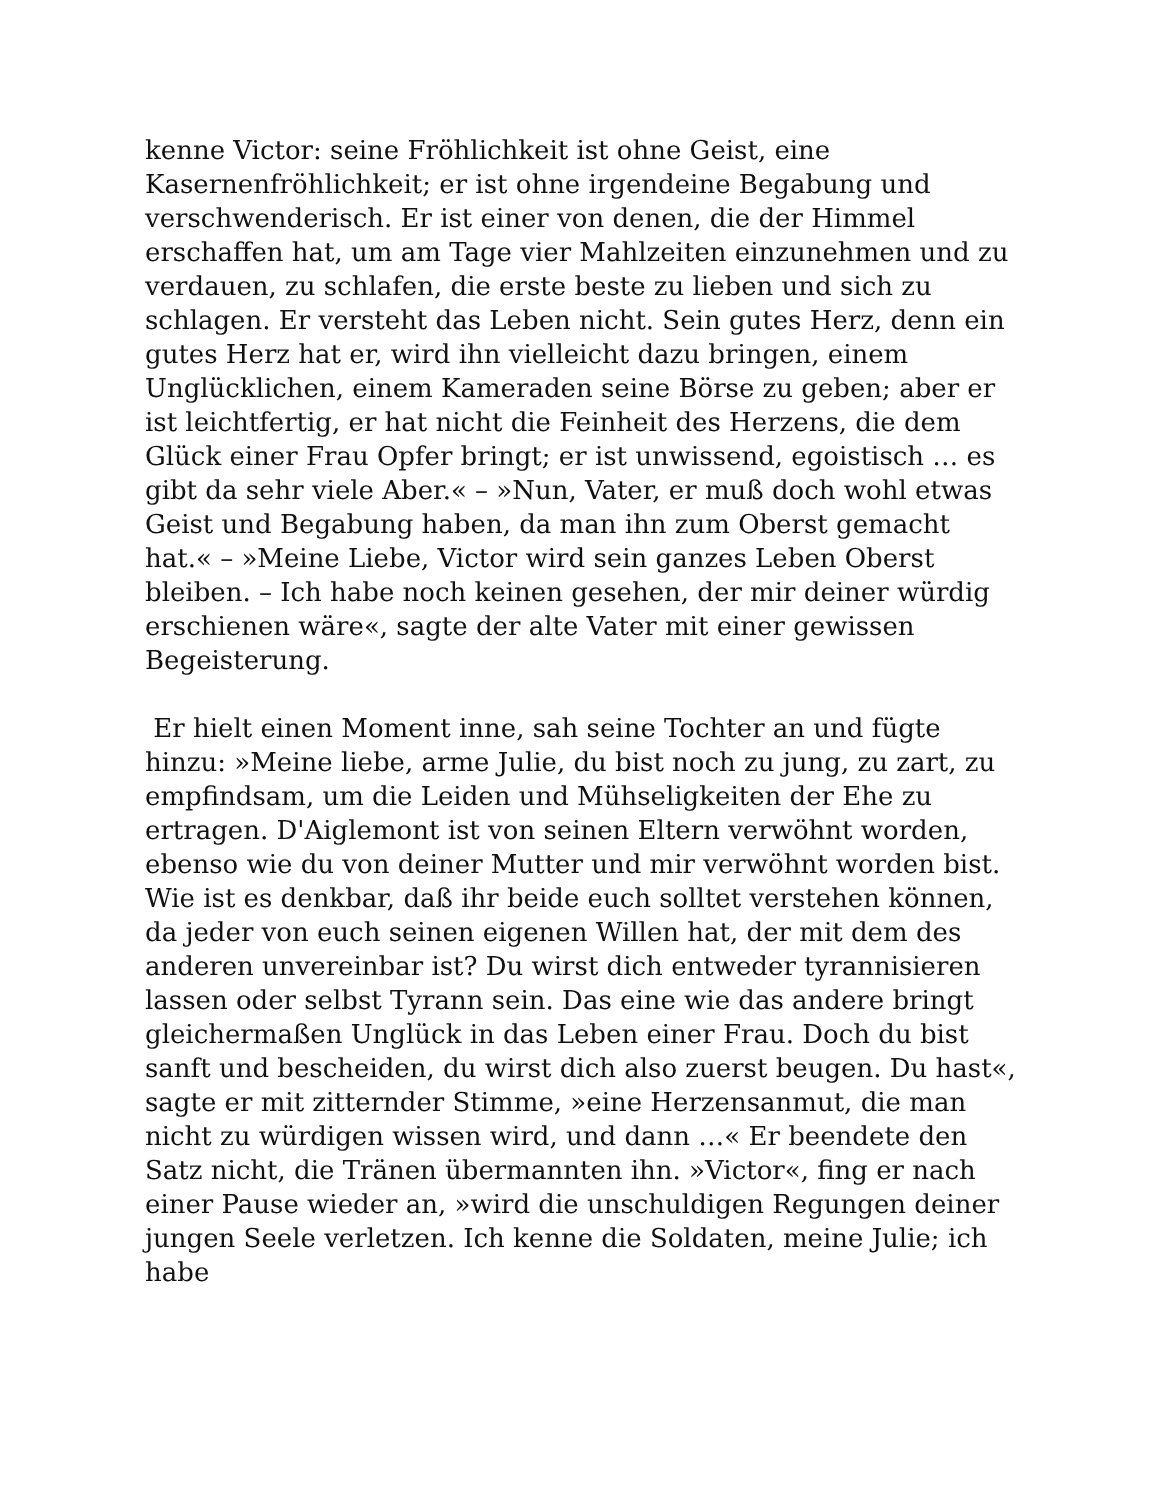kenne Victor: seine Fröhlichkeit ist ohne Geist, eine Kasernenfröhlichkeit; er ist ohne irgendeine Begabung und verschwenderisch. Er ist einer von denen, die der Himmel erschaffen hat, um am Tage vier Mahlzeiten einzunehmen und zu verdauen, zu schlafen, die erste beste zu lieben und sich zu schlagen. Er versteht das Leben nicht. Sein gutes Herz, denn ein gutes Herz hat er, wird ihn vielleicht dazu bringen, einem Unglücklichen, einem Kameraden seine Börse zu geben; aber er ist leichtfertig, er hat nicht die Feinheit des Herzens, die dem Glück einer Frau Opfer bringt; er ist unwissend, egoistisch … es gibt da sehr viele Aber.« – »Nun, Vater, er muß doch wohl etwas Geist und Begabung haben, da man ihn zum Oberst gemacht hat.« – »Meine Liebe, Victor wird sein ganzes Leben Oberst bleiben. – Ich habe noch keinen gesehen, der mir deiner würdig erschienen wäre«, sagte der alte Vater mit einer gewissen Begeisterung.
Er hielt einen Moment inne, sah seine Tochter an und fügte hinzu: »Meine liebe, arme Julie, du bist noch zu jung, zu zart, zu empfindsam, um die Leiden und Mühseligkeiten der Ehe zu ertragen. D'Aiglemont ist von seinen Eltern verwöhnt worden, ebenso wie du von deiner Mutter und mir verwöhnt worden bist. Wie ist es denkbar, daß ihr beide euch solltet verstehen können, da jeder von euch seinen eigenen Willen hat, der mit dem des anderen unvereinbar ist? Du wirst dich entweder tyrannisieren lassen oder selbst Tyrann sein. Das eine wie das andere bringt gleichermaßen Unglück in das Leben einer Frau. Doch du bist sanft und bescheiden, du wirst dich also zuerst beugen. Du hast«, sagte er mit zitternder Stimme, »eine Herzensanmut, die man nicht zu würdigen wissen wird, und dann …« Er beendete den Satz nicht, die Tränen übermannten ihn. »Victor«, fing er nach einer Pause wieder an, »wird die unschuldigen Regungen deiner jungen Seele verletzen. Ich kenne die Soldaten, meine Julie; ich habe